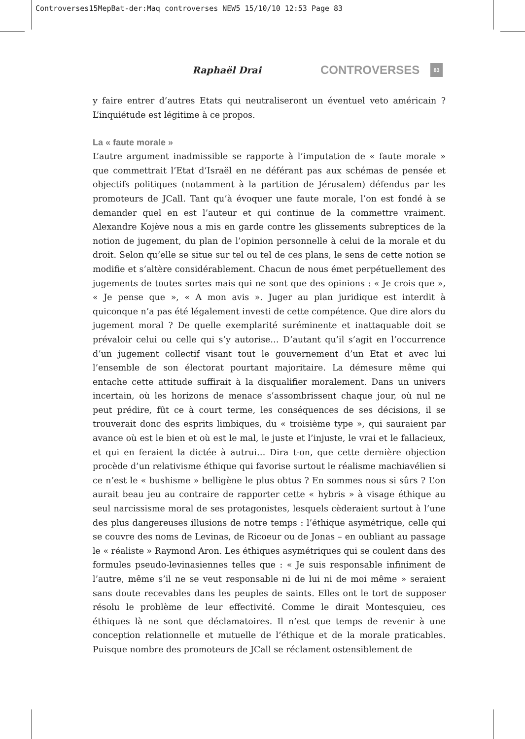Controverses15MepBat-der:Maq controverses NEW5 15/10/10 12:53 Page 83
Raphaël Drai CONTROVERSES 83
y faire entrer d’autres Etats qui neutraliseront un éventuel veto américain ? L’inquiétude est légitime à ce propos.
La « faute morale »
L’autre argument inadmissible se rapporte à l’imputation de « faute morale » que commettrait l’Etat d’Israël en ne déférant pas aux schémas de pensée et objectifs politiques (notamment à la partition de Jérusalem) défendus par les promoteurs de JCall. Tant qu’à évoquer une faute morale, l’on est fondé à se demander quel en est l’auteur et qui continue de la commettre vraiment. Alexandre Kojève nous a mis en garde contre les glissements subreptices de la notion de jugement, du plan de l’opinion personnelle à celui de la morale et du droit. Selon qu’elle se situe sur tel ou tel de ces plans, le sens de cette notion se modifie et s’altère considérablement. Chacun de nous émet perpétuellement des jugements de toutes sortes mais qui ne sont que des opinions : « Je crois que », « Je pense que », « A mon avis ». Juger au plan juridique est interdit à quiconque n’a pas été légalement investi de cette compétence. Que dire alors du jugement moral ? De quelle exemplarité suréminente et inattaquable doit se prévaloir celui ou celle qui s’y autorise… D’autant qu’il s’agit en l’occurrence d’un jugement collectif visant tout le gouvernement d’un Etat et avec lui l’ensemble de son électorat pourtant majoritaire. La démesure même qui entache cette attitude suffirait à la disqualifier moralement. Dans un univers incertain, où les horizons de menace s’assombrissent chaque jour, où nul ne peut prédire, fût ce à court terme, les conséquences de ses décisions, il se trouverait donc des esprits limbiques, du « troisième type », qui sauraient par avance où est le bien et où est le mal, le juste et l’injuste, le vrai et le fallacieux, et qui en feraient la dictée à autrui… Dira t-on, que cette dernière objection procède d’un relativisme éthique qui favorise surtout le réalisme machiavélien si ce n’est le « bushisme » belligène le plus obtus ? En sommes nous si sûrs ? L’on aurait beau jeu au contraire de rapporter cette « hybris » à visage éthique au seul narcissisme moral de ses protagonistes, lesquels cèderaient surtout à l’une des plus dangereuses illusions de notre temps : l’éthique asymétrique, celle qui se couvre des noms de Levinas, de Ricoeur ou de Jonas – en oubliant au passage le « réaliste » Raymond Aron. Les éthiques asymétriques qui se coulent dans des formules pseudo-levinasiennes telles que : « Je suis responsable infiniment de l’autre, même s’il ne se veut responsable ni de lui ni de moi même » seraient sans doute recevables dans les peuples de saints. Elles ont le tort de supposer résolu le problème de leur effectivité. Comme le dirait Montesquieu, ces éthiques là ne sont que déclamatoires. Il n’est que temps de revenir à une conception relationnelle et mutuelle de l’éthique et de la morale praticables. Puisque nombre des promoteurs de JCall se réclament ostensiblement de